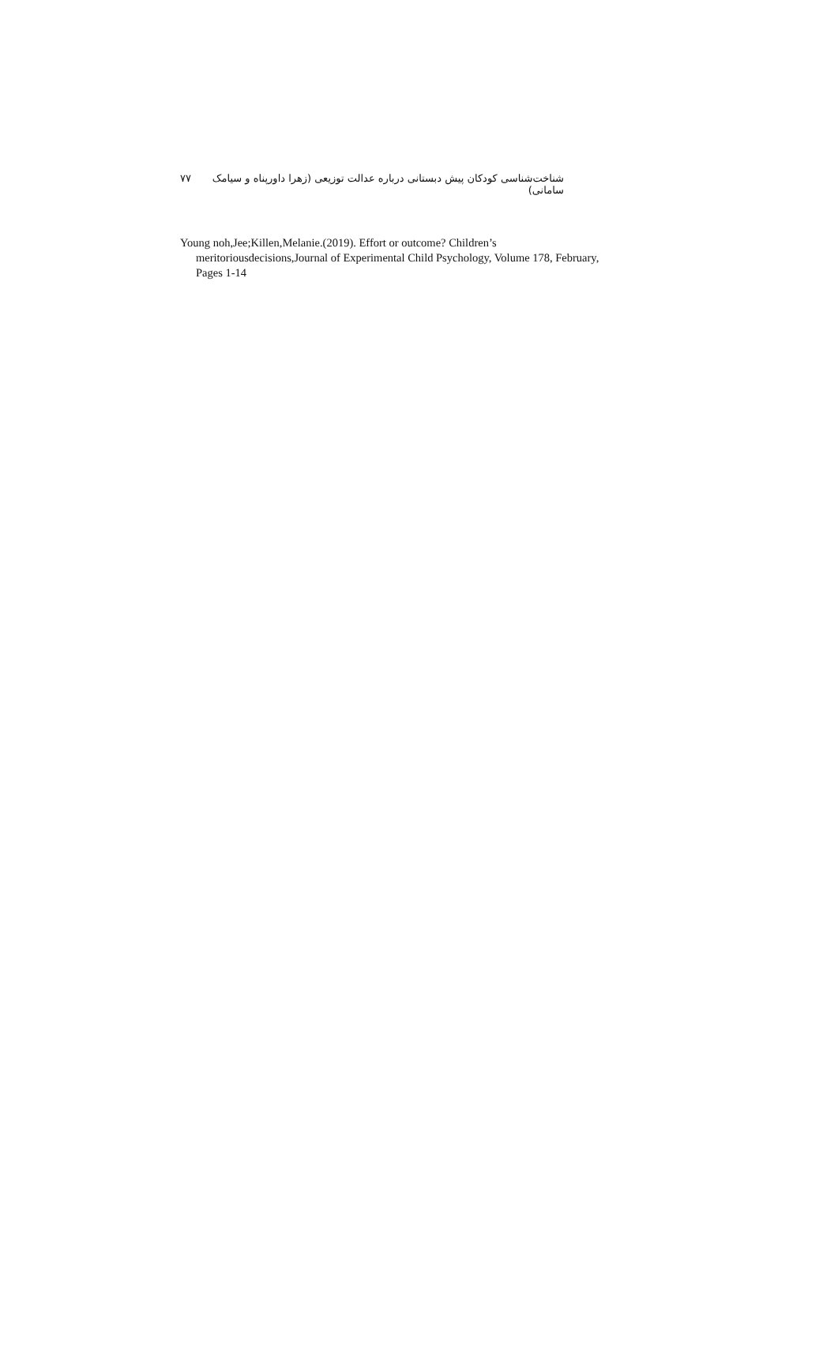شناخت‌شناسی کودکان پیش دبستانی درباره عدالت توزیعی (زهرا داورپناه و سیامک سامانی) ۷۷
Young noh,Jee;Killen,Melanie.(2019). Effort or outcome? Children’s
meritoriousdecisions,Journal of Experimental Child Psychology, Volume 178, February,
Pages 1-14